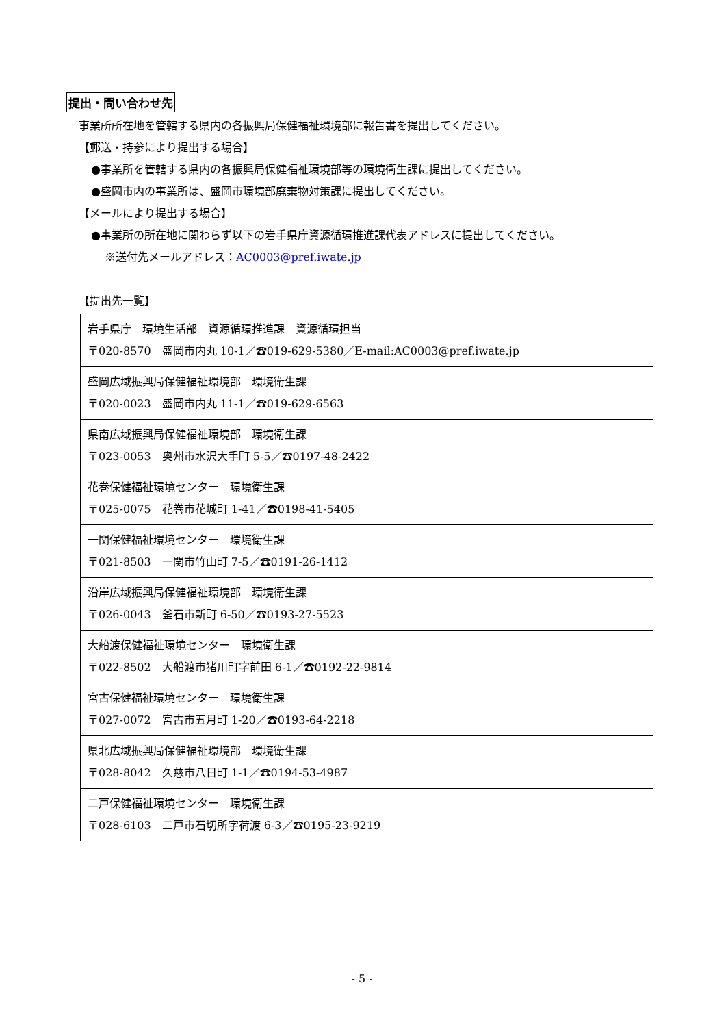提出・問い合わせ先
事業所所在地を管轄する県内の各振興局保健福祉環境部に報告書を提出してください。
【郵送・持参により提出する場合】
●事業所を管轄する県内の各振興局保健福祉環境部等の環境衛生課に提出してください。
●盛岡市内の事業所は、盛岡市環境部廃棄物対策課に提出してください。
【メールにより提出する場合】
●事業所の所在地に関わらず以下の岩手県庁資源循環推進課代表アドレスに提出してください。
※送付先メールアドレス：AC0003@pref.iwate.jp
【提出先一覧】
| 岩手県庁 環境生活部 資源循環推進課 資源循環担当 〒020-8570 盛岡市内丸 10-1／☎019-629-5380／E-mail:AC0003@pref.iwate.jp |
| 盛岡広域振興局保健福祉環境部 環境衛生課 〒020-0023 盛岡市内丸 11-1／☎019-629-6563 |
| 県南広域振興局保健福祉環境部 環境衛生課 〒023-0053 奥州市水沢大手町 5-5／☎0197-48-2422 |
| 花巻保健福祉環境センター 環境衛生課 〒025-0075 花巻市花城町 1-41／☎0198-41-5405 |
| 一関保健福祉環境センター 環境衛生課 〒021-8503 一関市竹山町 7-5／☎0191-26-1412 |
| 沿岸広域振興局保健福祉環境部 環境衛生課 〒026-0043 釜石市新町 6-50／☎0193-27-5523 |
| 大船渡保健福祉環境センター 環境衛生課 〒022-8502 大船渡市猪川町字前田 6-1／☎0192-22-9814 |
| 宮古保健福祉環境センター 環境衛生課 〒027-0072 宮古市五月町 1-20／☎0193-64-2218 |
| 県北広域振興局保健福祉環境部 環境衛生課 〒028-8042 久慈市八日町 1-1／☎0194-53-4987 |
| 二戸保健福祉環境センター 環境衛生課 〒028-6103 二戸市石切所字荷渡 6-3／☎0195-23-9219 |
- 5 -